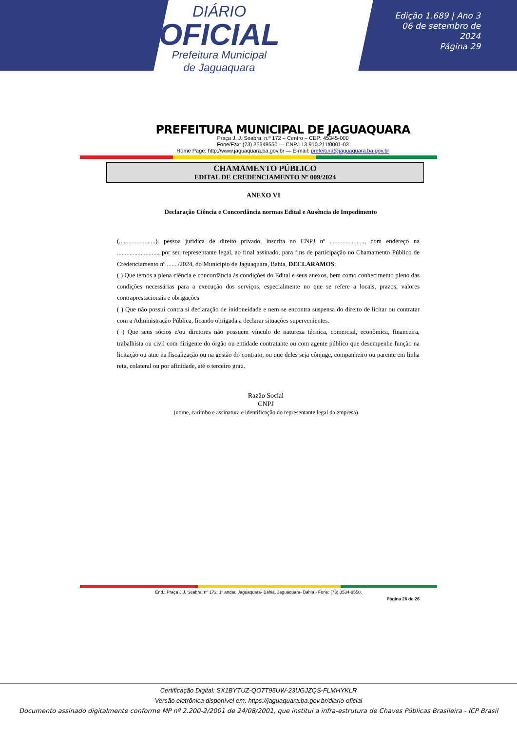DIÁRIO
OFICIAL
Prefeitura Municipal
de Jaguaquara
Edição 1.689 | Ano 3
06 de setembro de 2024
Página 29
PREFEITURA MUNICIPAL DE JAGUAQUARA
Praça J. J. Seabra, n.º 172 – Centro – CEP: 45345-000
Fone/Fax: (73) 35349550 — CNPJ 13.910.211/0001-03
Home Page: http://www.jaguaquara.ba.gov.br — E-mail: prefeitura@jaguaquara.ba.gov.br
CHAMAMENTO PÚBLICO
EDITAL DE CREDENCIAMENTO Nº 009/2024
ANEXO VI
Declaração Ciência e Concordância normas Edital e Ausência de Impedimento
(.......................). pessoa jurídica de direito privado, inscrita no CNPJ nº ......................, com endereço na .........................., por seu representante legal, ao final assinado, para fins de participação no Chamamento Público de Credenciamento nº ......./2024, do Município de Jaguaquara, Bahia, DECLARAMOS:
( ) Que temos a plena ciência e concordância às condições do Edital e seus anexos, bem como conhecimento pleno das condições necessárias para a execução dos serviços, especialmente no que se refere a locais, prazos, valores contraprestacionais e obrigações
( ) Que não possui contra si declaração de inidoneidade e nem se encontra suspensa do direito de licitar ou contratar com a Administração Pública, ficando obrigada a declarar situações supervenientes.
( ) Que seus sócios e/ou diretores não possuem vínculo de natureza técnica, comercial, econômica, financeira, trabalhista ou civil com dirigente do órgão ou entidade contratante ou com agente público que desempenhe função na licitação ou atue na fiscalização ou na gestão do contrato, ou que deles seja cônjuge, companheiro ou parente em linha reta, colateral ou por afinidade, até o terceiro grau.
Razão Social
CNPJ
(nome, carimbo e assinatura e identificação do representante legal da empresa)
End.: Praça J.J. Seabra, nº 172, 1º andar, Jaguaquara- Bahia, Jaguaquara- Bahia - Fone: (73) 3534-9550.
Página 26 de 26
Certificação Digital: SX1BYTUZ-QO7T95UW-23UGJZQS-FLMHYKLR
Versão eletrônica disponível em: https://jaguaquara.ba.gov.br/diario-oficial
Documento assinado digitalmente conforme MP nº 2.200-2/2001 de 24/08/2001, que institui a infra-estrutura de Chaves Públicas Brasileira - ICP Brasil